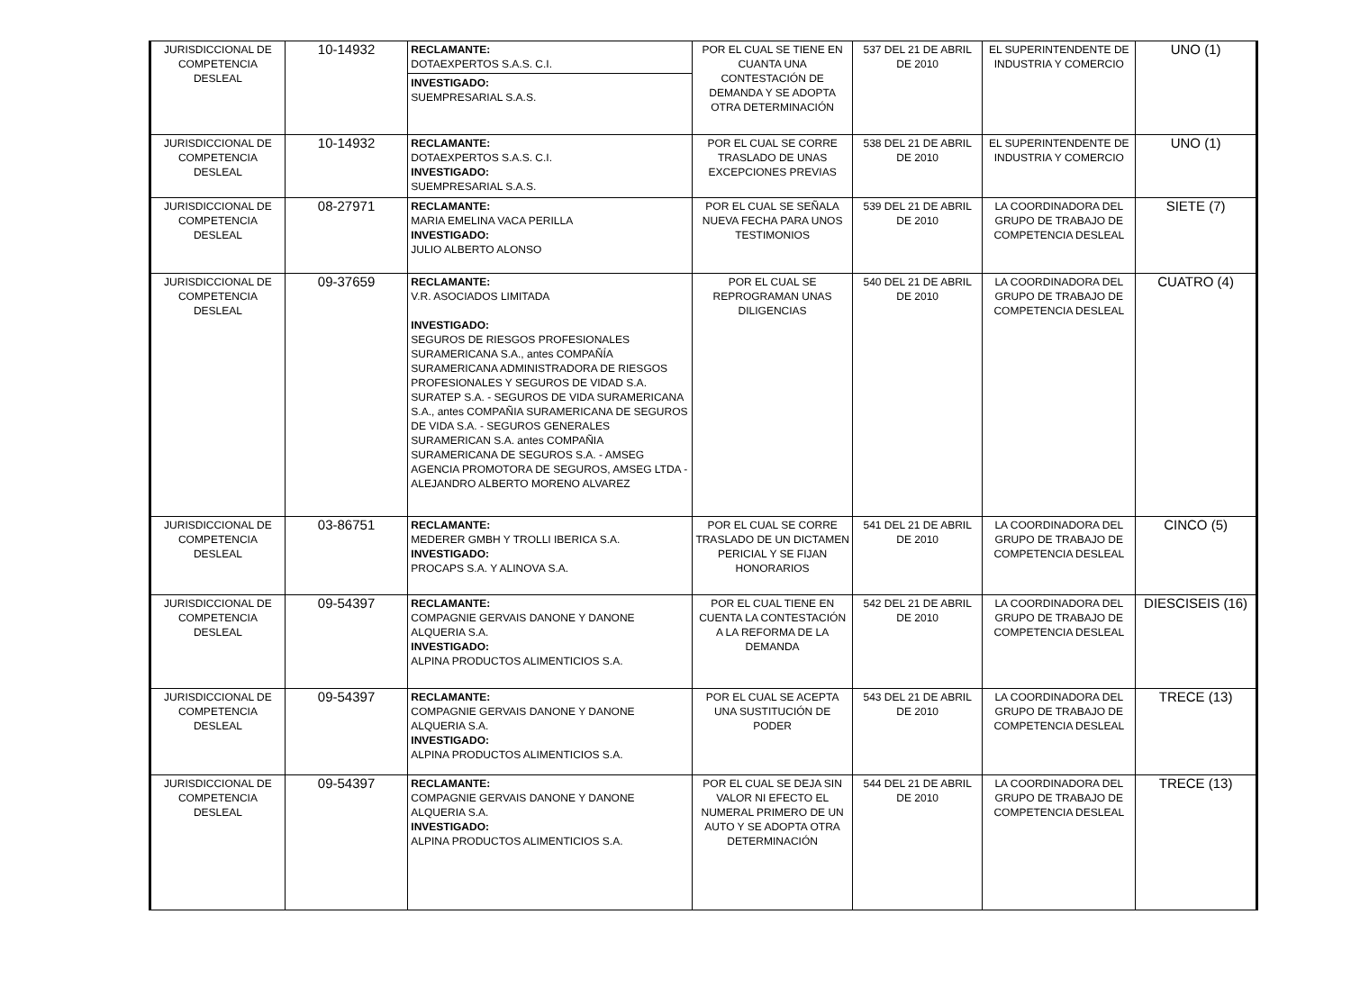| JURISDICCIONAL DE COMPETENCIA DESLEAL | 10-14932 | RECLAMANTE: DOTAEXPERTOS S.A.S. C.I. INVESTIGADO: SUEMPRESARIAL S.A.S. | POR EL CUAL SE TIENE EN CUANTA UNA CONTESTACIÓN DE DEMANDA Y SE ADOPTA OTRA DETERMINACIÓN | 537 DEL 21 DE ABRIL DE 2010 | EL SUPERINTENDENTE DE INDUSTRIA Y COMERCIO | UNO (1) |
| JURISDICCIONAL DE COMPETENCIA DESLEAL | 10-14932 | RECLAMANTE: DOTAEXPERTOS S.A.S. C.I. INVESTIGADO: SUEMPRESARIAL S.A.S. | POR EL CUAL SE CORRE TRASLADO DE UNAS EXCEPCIONES PREVIAS | 538 DEL 21 DE ABRIL DE 2010 | EL SUPERINTENDENTE DE INDUSTRIA Y COMERCIO | UNO (1) |
| JURISDICCIONAL DE COMPETENCIA DESLEAL | 08-27971 | RECLAMANTE: MARIA EMELINA VACA PERILLA INVESTIGADO: JULIO ALBERTO ALONSO | POR EL CUAL SE SEÑALA NUEVA FECHA PARA UNOS TESTIMONIOS | 539 DEL 21 DE ABRIL DE 2010 | LA COORDINADORA DEL GRUPO DE TRABAJO DE COMPETENCIA DESLEAL | SIETE (7) |
| JURISDICCIONAL DE COMPETENCIA DESLEAL | 09-37659 | RECLAMANTE: V.R. ASOCIADOS LIMITADA INVESTIGADO: SEGUROS DE RIESGOS PROFESIONALES SURAMERICANA S.A., antes COMPAÑÍA SURAMERICANA ADMINISTRADORA DE RIESGOS PROFESIONALES Y SEGUROS DE VIDAD S.A. SURATEP S.A. - SEGUROS DE VIDA SURAMERICANA S.A., antes COMPAÑIA SURAMERICANA DE SEGUROS DE VIDA S.A. - SEGUROS GENERALES SURAMERICAN S.A. antes COMPAÑIA SURAMERICANA DE SEGUROS S.A. - AMSEG AGENCIA PROMOTORA DE SEGUROS, AMSEG LTDA - ALEJANDRO ALBERTO MORENO ALVAREZ | POR EL CUAL SE REPROGRAMAN UNAS DILIGENCIAS | 540 DEL 21 DE ABRIL DE 2010 | LA COORDINADORA DEL GRUPO DE TRABAJO DE COMPETENCIA DESLEAL | CUATRO (4) |
| JURISDICCIONAL DE COMPETENCIA DESLEAL | 03-86751 | RECLAMANTE: MEDERER GMBH Y TROLLI IBERICA S.A. INVESTIGADO: PROCAPS S.A. Y ALINOVA S.A. | POR EL CUAL SE CORRE TRASLADO DE UN DICTAMEN PERICIAL Y SE FIJAN HONORARIOS | 541 DEL 21 DE ABRIL DE 2010 | LA COORDINADORA DEL GRUPO DE TRABAJO DE COMPETENCIA DESLEAL | CINCO (5) |
| JURISDICCIONAL DE COMPETENCIA DESLEAL | 09-54397 | RECLAMANTE: COMPAGNIE GERVAIS DANONE Y DANONE ALQUERIA S.A. INVESTIGADO: ALPINA PRODUCTOS ALIMENTICIOS S.A. | POR EL CUAL TIENE EN CUENTA LA CONTESTACIÓN A LA REFORMA DE LA DEMANDA | 542 DEL 21 DE ABRIL DE 2010 | LA COORDINADORA DEL GRUPO DE TRABAJO DE COMPETENCIA DESLEAL | DIESCISEIS (16) |
| JURISDICCIONAL DE COMPETENCIA DESLEAL | 09-54397 | RECLAMANTE: COMPAGNIE GERVAIS DANONE Y DANONE ALQUERIA S.A. INVESTIGADO: ALPINA PRODUCTOS ALIMENTICIOS S.A. | POR EL CUAL SE ACEPTA UNA SUSTITUCIÓN DE PODER | 543 DEL 21 DE ABRIL DE 2010 | LA COORDINADORA DEL GRUPO DE TRABAJO DE COMPETENCIA DESLEAL | TRECE (13) |
| JURISDICCIONAL DE COMPETENCIA DESLEAL | 09-54397 | RECLAMANTE: COMPAGNIE GERVAIS DANONE Y DANONE ALQUERIA S.A. INVESTIGADO: ALPINA PRODUCTOS ALIMENTICIOS S.A. | POR EL CUAL SE DEJA SIN VALOR NI EFECTO EL NUMERAL PRIMERO DE UN AUTO Y SE ADOPTA OTRA DETERMINACIÓN | 544 DEL 21 DE ABRIL DE 2010 | LA COORDINADORA DEL GRUPO DE TRABAJO DE COMPETENCIA DESLEAL | TRECE (13) |